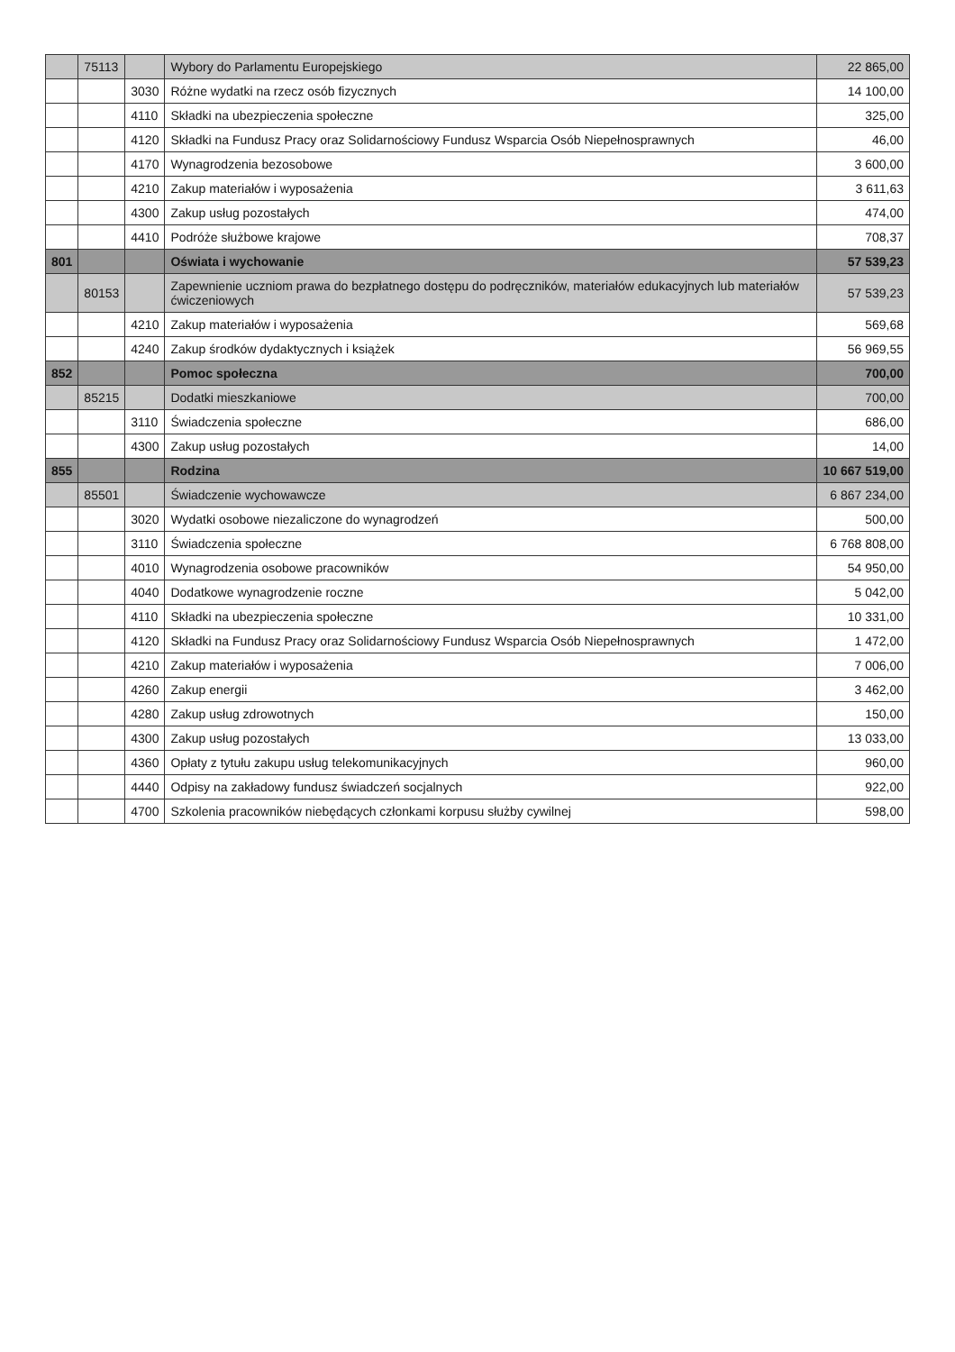| | 75113 | | Wybory do Parlamentu Europejskiego | 22 865,00 |
| | | 3030 | Różne wydatki na rzecz osób fizycznych | 14 100,00 |
| | | 4110 | Składki na ubezpieczenia społeczne | 325,00 |
| | | 4120 | Składki na Fundusz Pracy oraz Solidarnościowy Fundusz Wsparcia Osób Niepełnosprawnych | 46,00 |
| | | 4170 | Wynagrodzenia bezosobowe | 3 600,00 |
| | | 4210 | Zakup materiałów i wyposażenia | 3 611,63 |
| | | 4300 | Zakup usług pozostałych | 474,00 |
| | | 4410 | Podróże służbowe krajowe | 708,37 |
| 801 | | | Oświata i wychowanie | 57 539,23 |
| | 80153 | | Zapewnienie uczniom prawa do bezpłatnego dostępu do podręczników, materiałów edukacyjnych lub materiałów ćwiczeniowych | 57 539,23 |
| | | 4210 | Zakup materiałów i wyposażenia | 569,68 |
| | | 4240 | Zakup środków dydaktycznych i książek | 56 969,55 |
| 852 | | | Pomoc społeczna | 700,00 |
| | 85215 | | Dodatki mieszkaniowe | 700,00 |
| | | 3110 | Świadczenia społeczne | 686,00 |
| | | 4300 | Zakup usług pozostałych | 14,00 |
| 855 | | | Rodzina | 10 667 519,00 |
| | 85501 | | Świadczenie wychowawcze | 6 867 234,00 |
| | | 3020 | Wydatki osobowe niezaliczone do wynagrodzeń | 500,00 |
| | | 3110 | Świadczenia społeczne | 6 768 808,00 |
| | | 4010 | Wynagrodzenia osobowe pracowników | 54 950,00 |
| | | 4040 | Dodatkowe wynagrodzenie roczne | 5 042,00 |
| | | 4110 | Składki na ubezpieczenia społeczne | 10 331,00 |
| | | 4120 | Składki na Fundusz Pracy oraz Solidarnościowy Fundusz Wsparcia Osób Niepełnosprawnych | 1 472,00 |
| | | 4210 | Zakup materiałów i wyposażenia | 7 006,00 |
| | | 4260 | Zakup energii | 3 462,00 |
| | | 4280 | Zakup usług zdrowotnych | 150,00 |
| | | 4300 | Zakup usług pozostałych | 13 033,00 |
| | | 4360 | Opłaty z tytułu zakupu usług telekomunikacyjnych | 960,00 |
| | | 4440 | Odpisy na zakładowy fundusz świadczeń socjalnych | 922,00 |
| | | 4700 | Szkolenia pracowników niebędących członkami korpusu służby cywilnej | 598,00 |